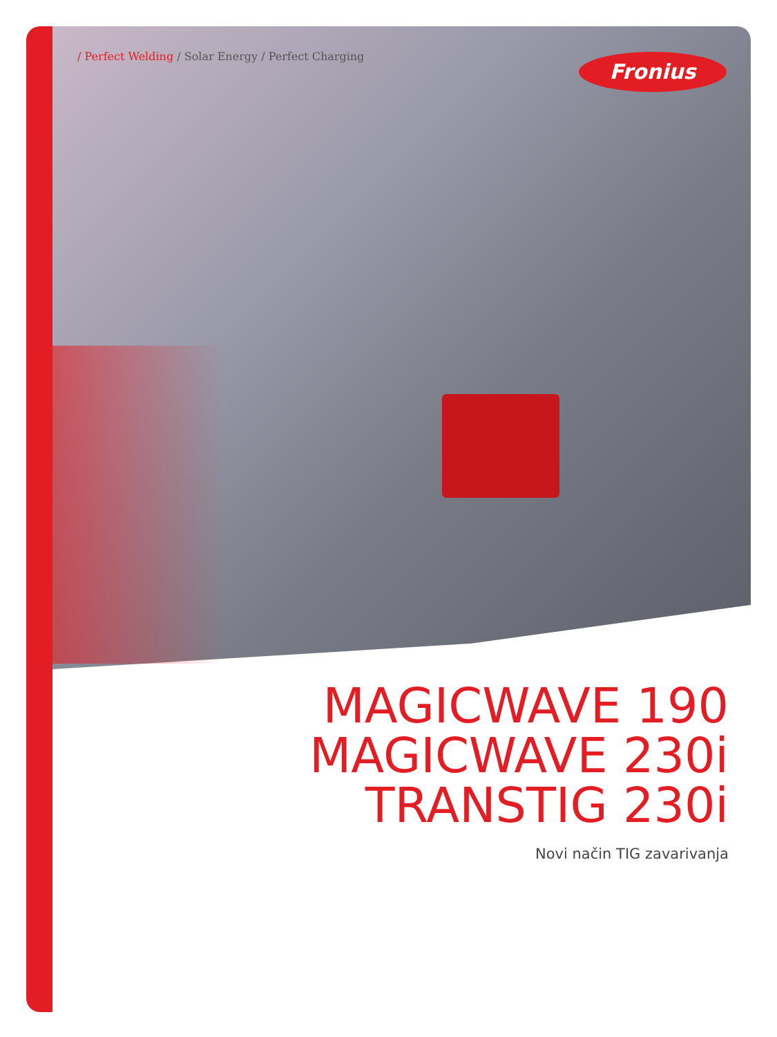/ Perfect Welding / Solar Energy / Perfect Charging
Fronius
MAGICWAVE 190
MAGICWAVE 230i
TRANSTIG 230i
Novi način TIG zavarivanja